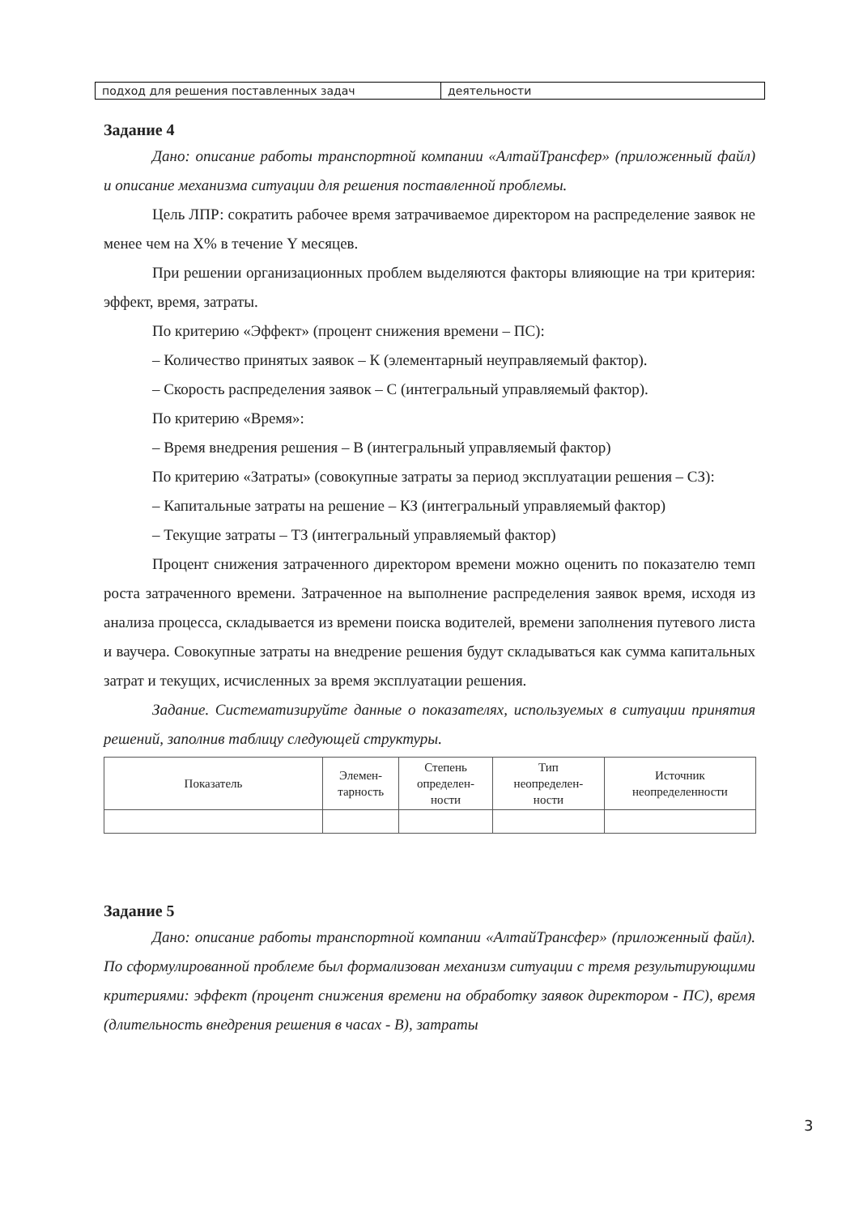| подход для решения поставленных задач | деятельности |
Задание 4
Дано: описание работы транспортной компании «АлтайТрансфер» (приложенный файл) и описание механизма ситуации для решения поставленной проблемы.
Цель ЛПР: сократить рабочее время затрачиваемое директором на распределение заявок не менее чем на X% в течение Y месяцев.
При решении организационных проблем выделяются факторы влияющие на три критерия: эффект, время, затраты.
По критерию «Эффект» (процент снижения времени – ПС):
– Количество принятых заявок – К (элементарный неуправляемый фактор).
– Скорость распределения заявок – С (интегральный управляемый фактор).
По критерию «Время»:
– Время внедрения решения – В (интегральный управляемый фактор)
По критерию «Затраты» (совокупные затраты за период эксплуатации решения – СЗ):
– Капитальные затраты на решение – КЗ (интегральный управляемый фактор)
– Текущие затраты – ТЗ (интегральный управляемый фактор)
Процент снижения затраченного директором времени можно оценить по показателю темп роста затраченного времени. Затраченное на выполнение распределения заявок время, исходя из анализа процесса, складывается из времени поиска водителей, времени заполнения путевого листа и ваучера. Совокупные затраты на внедрение решения будут складываться как сумма капитальных затрат и текущих, исчисленных за время эксплуатации решения.
Задание. Систематизируйте данные о показателях, используемых в ситуации принятия решений, заполнив таблицу следующей структуры.
| Показатель | Элемен- тарность | Степень определен- ности | Тип неопределен- ности | Источник неопределенности |
| --- | --- | --- | --- | --- |
Задание 5
Дано: описание работы транспортной компании «АлтайТрансфер» (приложенный файл). По сформулированной проблеме был формализован механизм ситуации с тремя результирующими критериями: эффект (процент снижения времени на обработку заявок директором - ПС), время (длительность внедрения решения в часах - В), затраты
3